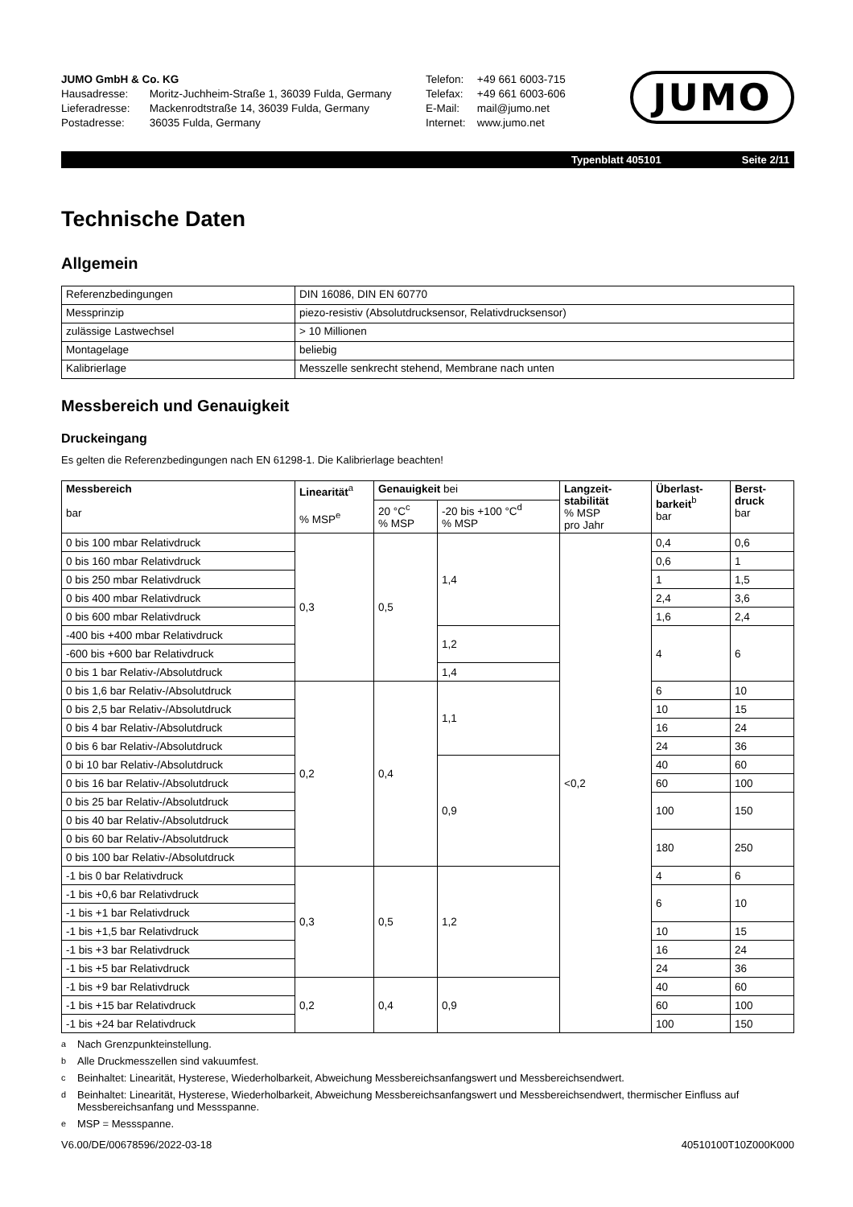JUMO GmbH & Co. KG
Hausadresse: Moritz-Juchheim-Straße 1, 36039 Fulda, Germany
Lieferadresse: Mackenrodtstraße 14, 36039 Fulda, Germany
Postadresse: 36035 Fulda, Germany
Telefon: +49 661 6003-715
Telefax: +49 661 6003-606
E-Mail: mail@jumo.net
Internet: www.jumo.net
JUMO
Typenblatt 405101 Seite 2/11
Technische Daten
Allgemein
| Referenzbedingungen | DIN 16086, DIN EN 60770 |
| Messprinzip | piezo-resistiv (Absolutdrucksensor, Relativdrucksensor) |
| zulässige Lastwechsel | > 10 Millionen |
| Montagelage | beliebig |
| Kalibrierlage | Messzelle senkrecht stehend, Membrane nach unten |
Messbereich und Genauigkeit
Druckeingang
Es gelten die Referenzbedingungen nach EN 61298-1. Die Kalibrierlage beachten!
| Messbereich bar | Linearität<sup>a</sup> % MSP<sup>e</sup> | Genauigkeit bei | | Langzeit- stabilität % MSP pro Jahr | Überlast- barkeit<sup>b</sup> bar | Berst- druck bar |
| --- | --- | --- | --- | --- | --- | --- |
| | | 20 °C<sup>c</sup> % MSP | -20 bis +100 °C<sup>d</sup> % MSP | | | |
| 0 bis 100 mbar Relativdruck | 0,3 | 0,5 | 1,4 | <0,2 | 0,4 | 0,6 |
| 0 bis 160 mbar Relativdruck | | | | | 0,6 | 1 |
| 0 bis 250 mbar Relativdruck | | | | | 1 | 1,5 |
| 0 bis 400 mbar Relativdruck | | | | | 2,4 | 3,6 |
| 0 bis 600 mbar Relativdruck | | | | | 1,6 | 2,4 |
| -400 bis +400 mbar Relativdruck | | | 1,2 | | 4 | 6 |
| -600 bis +600 bar Relativdruck | | | | | | |
| 0 bis 1 bar Relativ-/Absolutdruck | | | 1,4 | | | |
| 0 bis 1,6 bar Relativ-/Absolutdruck | 0,2 | 0,4 | 1,1 | | 6 | 10 |
| 0 bis 2,5 bar Relativ-/Absolutdruck | | | | | 10 | 15 |
| 0 bis 4 bar Relativ-/Absolutdruck | | | | | 16 | 24 |
| 0 bis 6 bar Relativ-/Absolutdruck | | | | | 24 | 36 |
| 0 bi 10 bar Relativ-/Absolutdruck | | | 0,9 | | 40 | 60 |
| 0 bis 16 bar Relativ-/Absolutdruck | | | | | 60 | 100 |
| 0 bis 25 bar Relativ-/Absolutdruck | | | | | 100 | 150 |
| 0 bis 40 bar Relativ-/Absolutdruck | | | | | | |
| 0 bis 60 bar Relativ-/Absolutdruck | | | | | 180 | 250 |
| 0 bis 100 bar Relativ-/Absolutdruck | | | | | | |
| -1 bis 0 bar Relativdruck | 0,3 | 0,5 | 1,2 | | 4 | 6 |
| -1 bis +0,6 bar Relativdruck | | | | | 6 | 10 |
| -1 bis +1 bar Relativdruck | | | | | | |
| -1 bis +1,5 bar Relativdruck | | | | | 10 | 15 |
| -1 bis +3 bar Relativdruck | | | | | 16 | 24 |
| -1 bis +5 bar Relativdruck | | | | | 24 | 36 |
| -1 bis +9 bar Relativdruck | 0,2 | 0,4 | 0,9 | | 40 | 60 |
| -1 bis +15 bar Relativdruck | | | | | 60 | 100 |
| -1 bis +24 bar Relativdruck | | | | | 100 | 150 |
<sup>a</sup> Nach Grenzpunkteinstellung.
<sup>b</sup> Alle Druckmesszellen sind vakuumfest.
<sup>c</sup> Beinhaltet: Linearität, Hysterese, Wiederholbarkeit, Abweichung Messbereichsanfangswert und Messbereichsendwert.
<sup>d</sup> Beinhaltet: Linearität, Hysterese, Wiederholbarkeit, Abweichung Messbereichsanfangswert und Messbereichsendwert, thermischer Einfluss auf Messbereichsanfang und Messspanne.
<sup>e</sup> MSP = Messspanne.
V6.00/DE/00678596/2022-03-18 40510100T10Z000K000